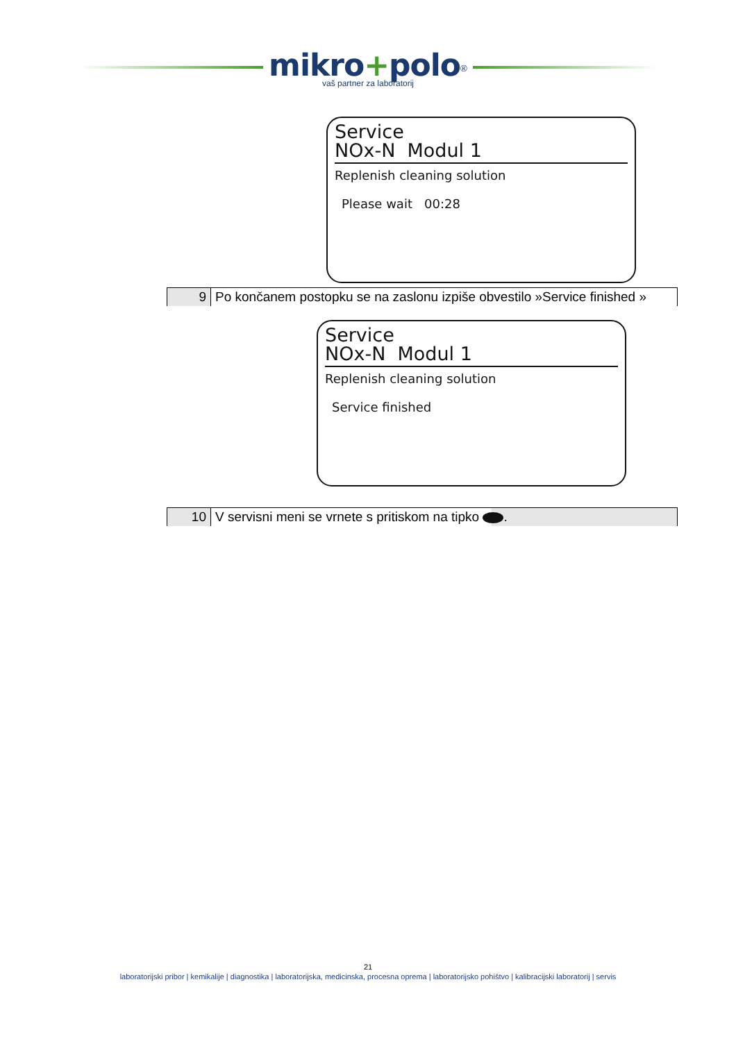mikro+polo<sup>®</sup>
vaš partner za laboratorij
Service
NOx-N Modul 1
Replenish cleaning solution
Please wait 00:28
| 9 | Po končanem postopku se na zaslonu izpiše obvestilo »Service finished » |
Service
NOx-N Modul 1
Replenish cleaning solution
Service finished
| 10 | V servisni meni se vrnete s pritiskom na tipko . |
21
laboratorijski pribor | kemikalije | diagnostika | laboratorijska, medicinska, procesna oprema | laboratorijsko pohištvo | kalibracijski laboratorij | servis